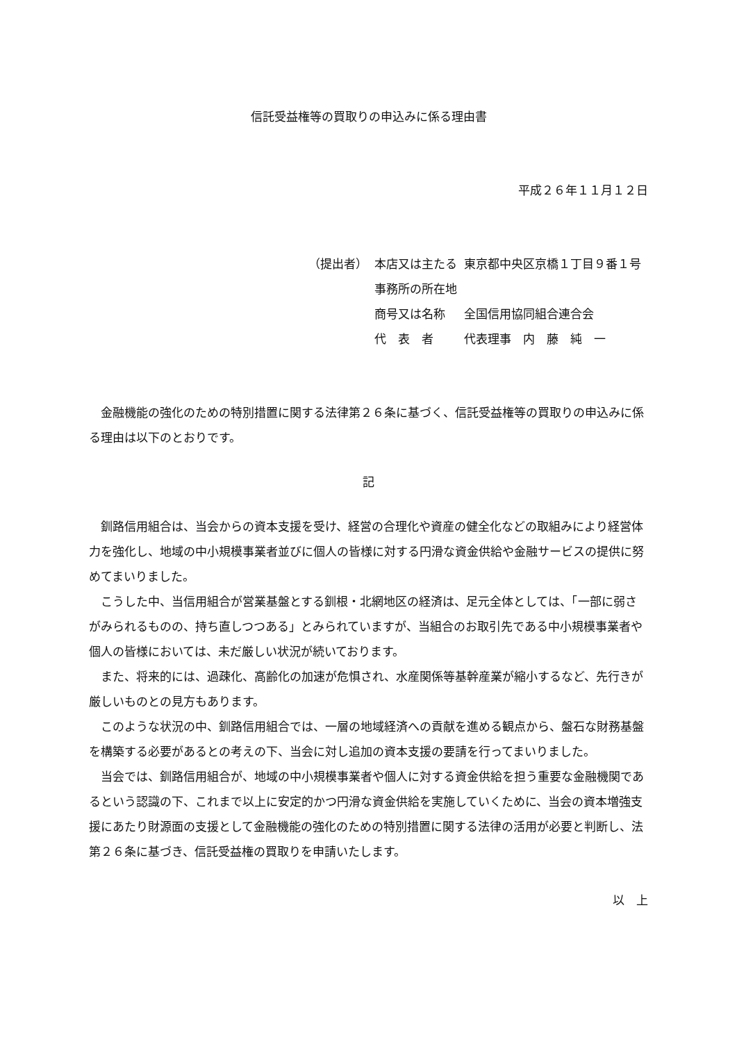信託受益権等の買取りの申込みに係る理由書
平成２６年１１月１２日
| （提出者） | 本店又は主たる 事務所の所在地 | 東京都中央区京橋１丁目９番１号 |
| | 商号又は名称 | 全国信用協同組合連合会 |
| | 代 表 者 | 代表理事 内 藤 純 一 |
金融機能の強化のための特別措置に関する法律第２６条に基づく、信託受益権等の買取りの申込みに係る理由は以下のとおりです。
記
釧路信用組合は、当会からの資本支援を受け、経営の合理化や資産の健全化などの取組みにより経営体力を強化し、地域の中小規模事業者並びに個人の皆様に対する円滑な資金供給や金融サービスの提供に努めてまいりました。
こうした中、当信用組合が営業基盤とする釧根・北網地区の経済は、足元全体としては、「一部に弱さがみられるものの、持ち直しつつある」とみられていますが、当組合のお取引先である中小規模事業者や個人の皆様においては、未だ厳しい状況が続いております。
また、将来的には、過疎化、高齢化の加速が危惧され、水産関係等基幹産業が縮小するなど、先行きが厳しいものとの見方もあります。
このような状況の中、釧路信用組合では、一層の地域経済への貢献を進める観点から、盤石な財務基盤を構築する必要があるとの考えの下、当会に対し追加の資本支援の要請を行ってまいりました。
当会では、釧路信用組合が、地域の中小規模事業者や個人に対する資金供給を担う重要な金融機関であるという認識の下、これまで以上に安定的かつ円滑な資金供給を実施していくために、当会の資本増強支援にあたり財源面の支援として金融機能の強化のための特別措置に関する法律の活用が必要と判断し、法第２６条に基づき、信託受益権の買取りを申請いたします。
以　上